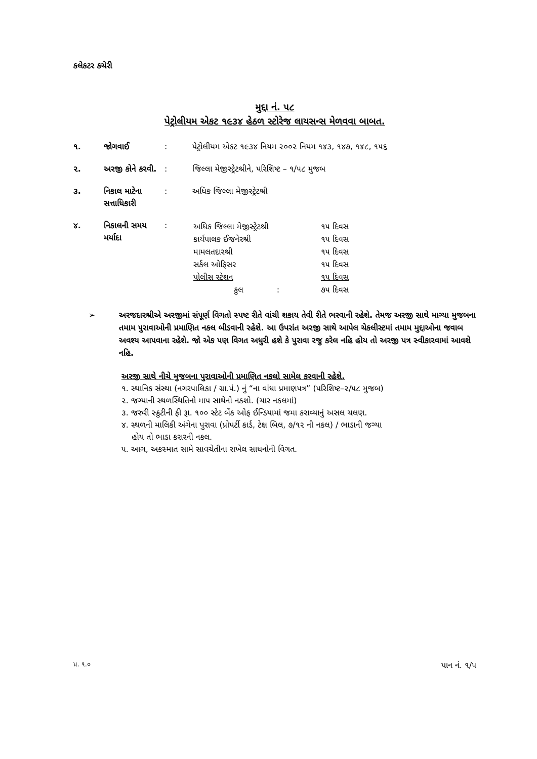કલેકટર કચેરી
મુદ્દા નં. ૫૮
પેટ્રોલીયમ એકટ ૧૯૩૪ હેઠળ સ્ટોરેજ લાયસન્સ મેળવવા બાબત.
| ૧. | જોગવાઈ | : | પેટ્રોલીયમ એકટ ૧૯૩૪ નિયમ ૨૦૦૨ નિયમ ૧૪૩, ૧૪૭, ૧૪૮, ૧૫૬ |
| ૨. | અરજી કોને કરવી. | : | જિલ્લા મેજીસ્ટ્રેટશ્રીને, પરિશિષ્ટ – ૧/૫૮ મુજબ |
| ૩. | નિકાલ માટેના સત્તાધિકારી | : | અધિક જિલ્લા મેજીસ્ટ્રેટશ્રી |
| ૪. | નિકાલની સમય મર્યાદા | : | / અધિક જિલ્લા મેજીસ્ટ્રેટશ્રી / ૧૫ દિવસ / / કાર્યપાલક ઈજનેરશ્રી / ૧૫ દિવસ / / મામલતદારશ્રી / ૧૫ દિવસ / / સર્કલ ઓફિસર / ૧૫ દિવસ / / પોલીસ સ્ટેશન / ૧૫ દિવસ / / કુલ : / ૭૫ દિવસ / |
➢ અરજદારશ્રીએ અરજીમાં સંપૂર્ણ વિગતો સ્પષ્ટ રીતે વાંચી શકાય તેવી રીતે ભરવાની રહેશે. તેમજ અરજી સાથે માગ્યા મુજબના તમામ પુરાવાઓની પ્રમાણિત નકલ બીડવાની રહેશે. આ ઉપરાંત અરજી સાથે આપેલ ચેકલીસ્ટમાં તમામ મુદ્દાઓના જવાબ અવશ્ય આપવાના રહેશે. જો એક પણ વિગત અધુરી હશે કે પુરાવા રજુ કરેલ નહિ હોય તો અરજી પત્ર સ્વીકારવામાં આવશે નહિ.
અરજી સાથે નીચે મુજબના પુરાવાઓની પ્રમાણિત નકલો સામેલ કરવાની રહેશે.
૧. સ્થાનિક સંસ્થા (નગરપાલિકા / ગ્રા.પં.) નું “ના વાંધા પ્રમાણપત્ર” (પરિશિષ્ટ–૨/૫૮ મુજબ)
૨. જગ્યાની સ્થળસ્થિતિનો માપ સાથેનો નકશો. (ચાર નકલમાં)
૩. જરુરી સ્ક્રુટીની ફી રૂા. ૧૦૦ સ્ટેટ બેંક ઓફ ઈન્ડિયામાં જમા કરાવ્યાનું અસલ ચલણ.
૪. સ્થળની માલિકી અંગેના પુરાવા (પ્રોપર્ટી કાર્ડ, ટેક્ષ બિલ, ૭/૧૨ ની નકલ) / ભાડાની જગ્યા
હોય તો ભાડા કરારની નકલ.
૫. આગ, અકસ્માત સામે સાવચેતીના રાખેલ સાધનોની વિગત.
પ્ર. ૧.૦ પાન નં. ૧/૫